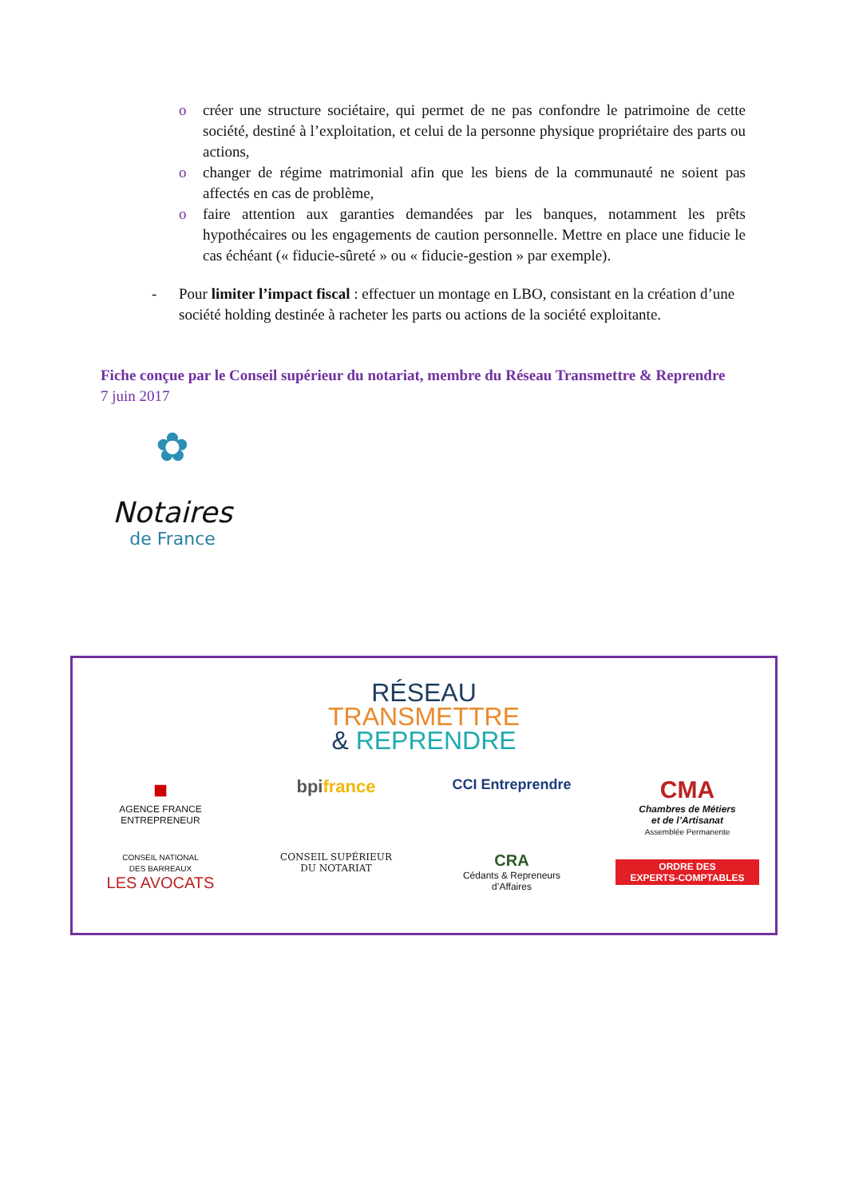o créer une structure sociétaire, qui permet de ne pas confondre le patrimoine de cette société, destiné à l’exploitation, et celui de la personne physique propriétaire des parts ou actions,
o changer de régime matrimonial afin que les biens de la communauté ne soient pas affectés en cas de problème,
o faire attention aux garanties demandées par les banques, notamment les prêts hypothécaires ou les engagements de caution personnelle. Mettre en place une fiducie le cas échéant (« fiducie-sûreté » ou « fiducie-gestion » par exemple).
- Pour limiter l’impact fiscal : effectuer un montage en LBO, consistant en la création d’une société holding destinée à racheter les parts ou actions de la société exploitante.
Fiche conçue par le Conseil supérieur du notariat, membre du Réseau Transmettre & Reprendre
7 juin 2017
✿
Notaires
de France
RÉSEAU
TRANSMETTRE
& REPRENDRE
■
AGENCE FRANCE
ENTREPRENEUR
bpifrance
CCI Entreprendre
CMA
Chambres de Métiers
et de l’Artisanat
Assemblée Permanente
CONSEIL NATIONAL
DES BARREAUX
LES AVOCATS
CONSEIL SUPÉRIEUR
DU NOTARIAT
CRA
Cédants & Repreneurs
d’Affaires
ORDRE DES
EXPERTS-COMPTABLES